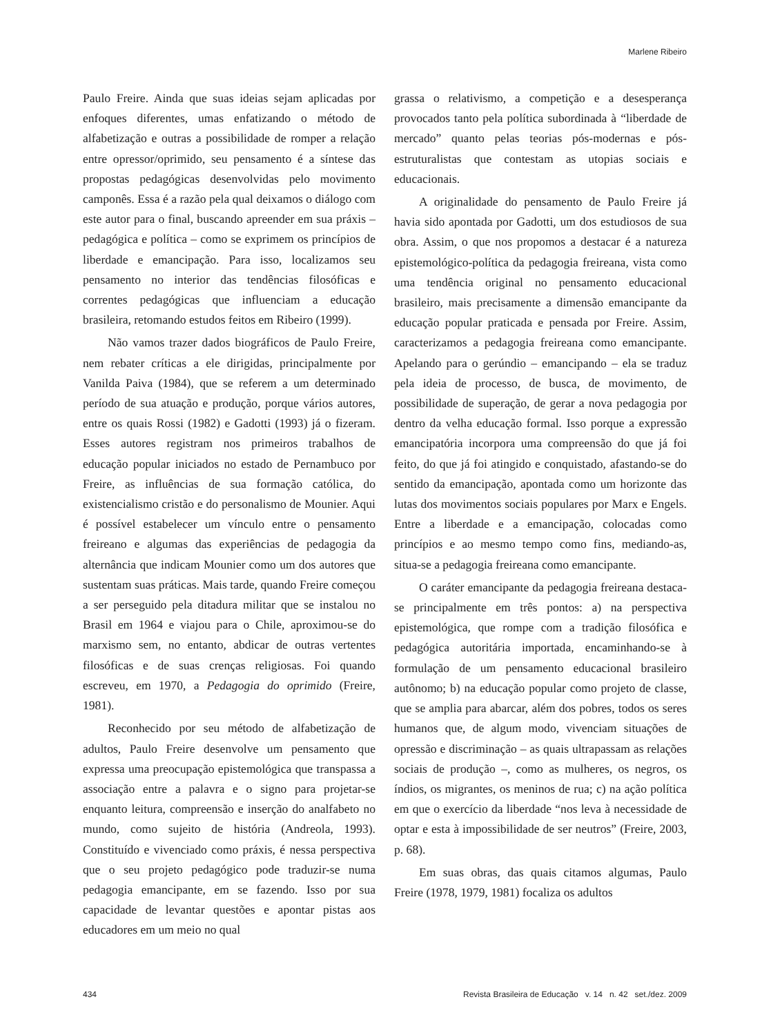Marlene Ribeiro
Paulo Freire. Ainda que suas ideias sejam aplicadas por enfoques diferentes, umas enfatizando o método de alfabetização e outras a possibilidade de romper a relação entre opressor/oprimido, seu pensamento é a síntese das propostas pedagógicas desenvolvidas pelo movimento camponês. Essa é a razão pela qual deixamos o diálogo com este autor para o final, buscando apreender em sua práxis – pedagógica e política – como se exprimem os princípios de liberdade e emancipação. Para isso, localizamos seu pensamento no interior das tendências filosóficas e correntes pedagógicas que influenciam a educação brasileira, retomando estudos feitos em Ribeiro (1999).
Não vamos trazer dados biográficos de Paulo Freire, nem rebater críticas a ele dirigidas, principalmente por Vanilda Paiva (1984), que se referem a um determinado período de sua atuação e produção, porque vários autores, entre os quais Rossi (1982) e Gadotti (1993) já o fizeram. Esses autores registram nos primeiros trabalhos de educação popular iniciados no estado de Pernambuco por Freire, as influências de sua formação católica, do existencialismo cristão e do personalismo de Mounier. Aqui é possível estabelecer um vínculo entre o pensamento freireano e algumas das experiências de pedagogia da alternância que indicam Mounier como um dos autores que sustentam suas práticas. Mais tarde, quando Freire começou a ser perseguido pela ditadura militar que se instalou no Brasil em 1964 e viajou para o Chile, aproximou-se do marxismo sem, no entanto, abdicar de outras vertentes filosóficas e de suas crenças religiosas. Foi quando escreveu, em 1970, a Pedagogia do oprimido (Freire, 1981).
Reconhecido por seu método de alfabetização de adultos, Paulo Freire desenvolve um pensamento que expressa uma preocupação epistemológica que transpassa a associação entre a palavra e o signo para projetar-se enquanto leitura, compreensão e inserção do analfabeto no mundo, como sujeito de história (Andreola, 1993). Constituído e vivenciado como práxis, é nessa perspectiva que o seu projeto pedagógico pode traduzir-se numa pedagogia emancipante, em se fazendo. Isso por sua capacidade de levantar questões e apontar pistas aos educadores em um meio no qual
grassa o relativismo, a competição e a desesperança provocados tanto pela política subordinada à “liberdade de mercado” quanto pelas teorias pós-modernas e pós-estruturalistas que contestam as utopias sociais e educacionais.
A originalidade do pensamento de Paulo Freire já havia sido apontada por Gadotti, um dos estudiosos de sua obra. Assim, o que nos propomos a destacar é a natureza epistemológico-política da pedagogia freireana, vista como uma tendência original no pensamento educacional brasileiro, mais precisamente a dimensão emancipante da educação popular praticada e pensada por Freire. Assim, caracterizamos a pedagogia freireana como emancipante. Apelando para o gerúndio – emancipando – ela se traduz pela ideia de processo, de busca, de movimento, de possibilidade de superação, de gerar a nova pedagogia por dentro da velha educação formal. Isso porque a expressão emancipatória incorpora uma compreensão do que já foi feito, do que já foi atingido e conquistado, afastando-se do sentido da emancipação, apontada como um horizonte das lutas dos movimentos sociais populares por Marx e Engels. Entre a liberdade e a emancipação, colocadas como princípios e ao mesmo tempo como fins, mediando-as, situa-se a pedagogia freireana como emancipante.
O caráter emancipante da pedagogia freireana destaca-se principalmente em três pontos: a) na perspectiva epistemológica, que rompe com a tradição filosófica e pedagógica autoritária importada, encaminhando-se à formulação de um pensamento educacional brasileiro autônomo; b) na educação popular como projeto de classe, que se amplia para abarcar, além dos pobres, todos os seres humanos que, de algum modo, vivenciam situações de opressão e discriminação – as quais ultrapassam as relações sociais de produção –, como as mulheres, os negros, os índios, os migrantes, os meninos de rua; c) na ação política em que o exercício da liberdade “nos leva à necessidade de optar e esta à impossibilidade de ser neutros” (Freire, 2003, p. 68).
Em suas obras, das quais citamos algumas, Paulo Freire (1978, 1979, 1981) focaliza os adultos
434 Revista Brasileira de Educação v. 14 n. 42 set./dez. 2009